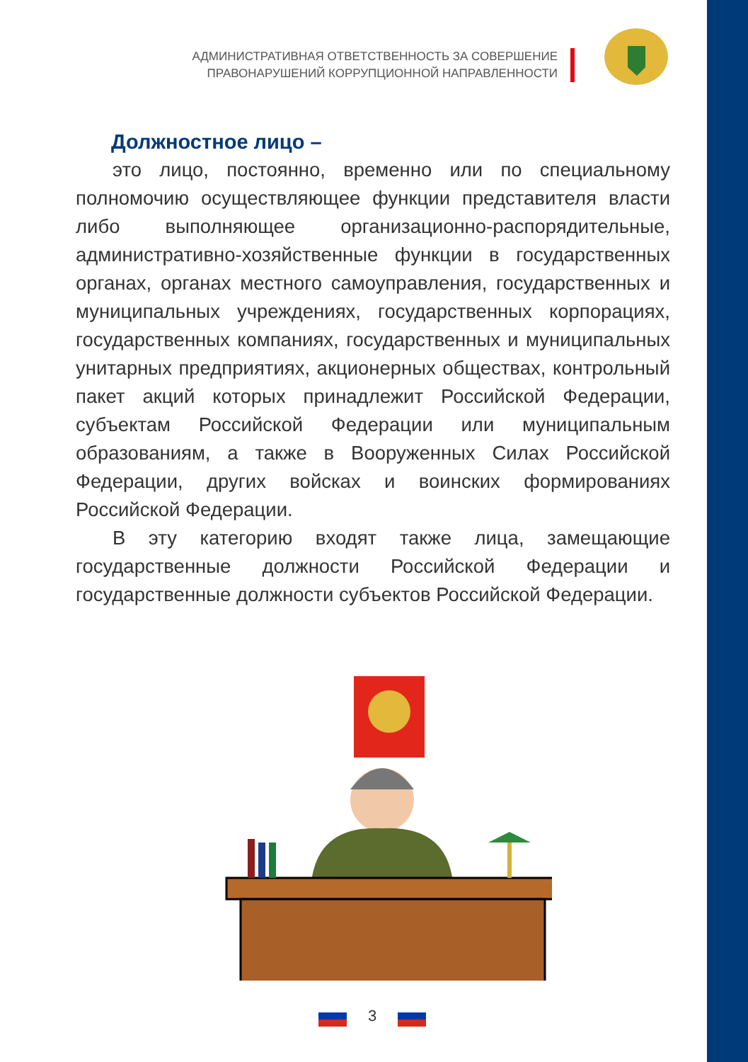АДМИНИСТРАТИВНАЯ ОТВЕТСТВЕННОСТЬ ЗА СОВЕРШЕНИЕ
ПРАВОНАРУШЕНИЙ КОРРУПЦИОННОЙ НАПРАВЛЕННОСТИ
Должностное лицо –
это лицо, постоянно, временно или по специальному полномочию осуществляющее функции представителя власти либо выполняющее организационно-распорядительные, административно-хозяйственные функции в государственных органах, органах местного самоуправления, государственных и муниципальных учреждениях, государственных корпорациях, государственных компаниях, государственных и муниципальных унитарных предприятиях, акционерных обществах, контрольный пакет акций которых принадлежит Российской Федерации, субъектам Российской Федерации или муниципальным образованиям, а также в Вооруженных Силах Российской Федерации, других войсках и воинских формированиях Российской Федерации.
В эту категорию входят также лица, замещающие государственные должности Российской Федерации и государственные должности субъектов Российской Федерации.
3